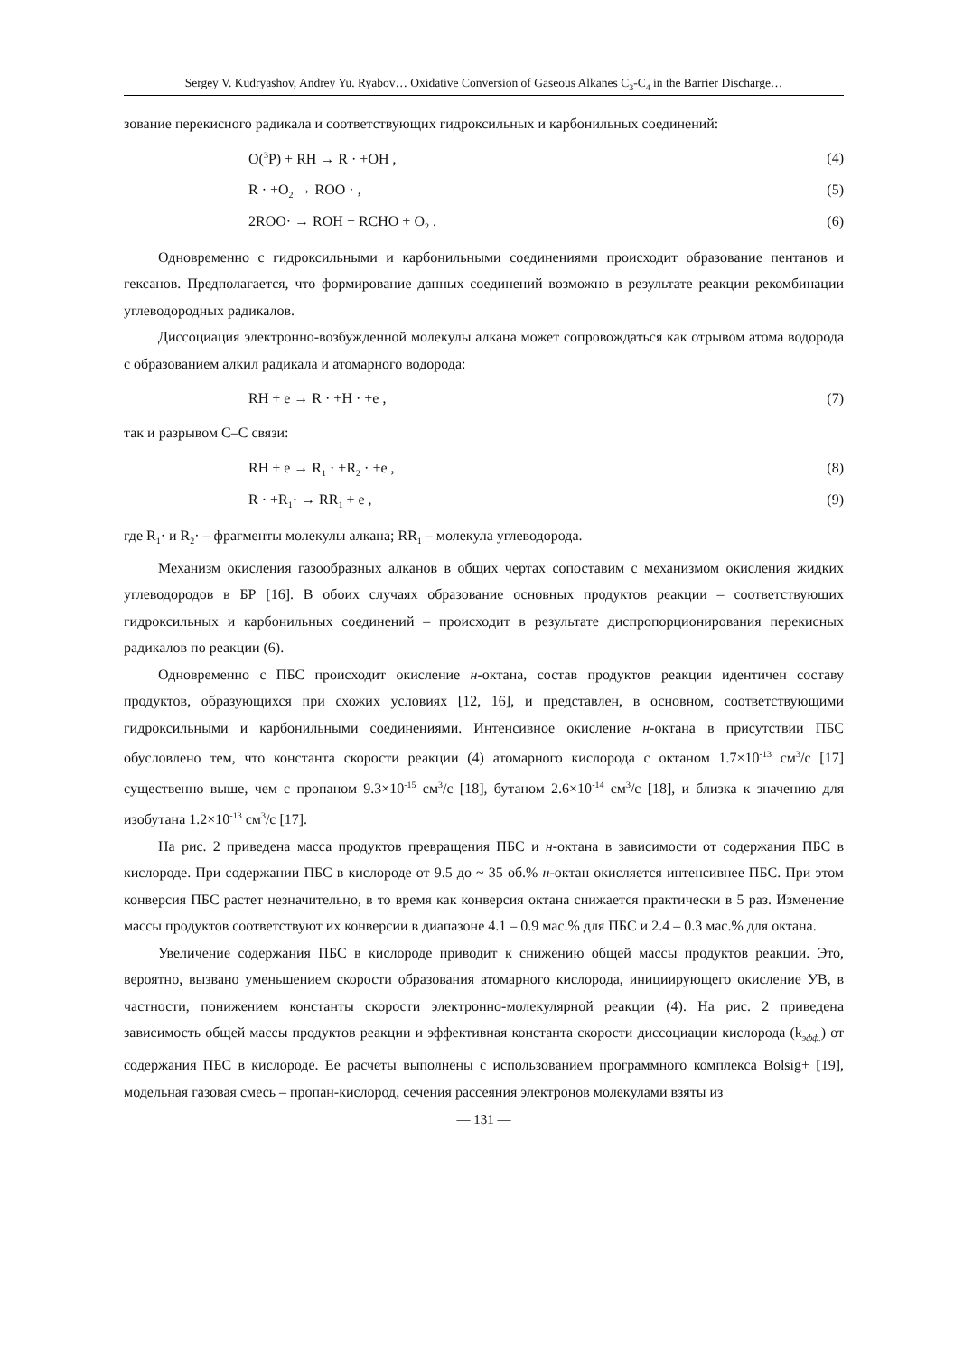Sergey V. Kudryashov, Andrey Yu. Ryabov… Oxidative Conversion of Gaseous Alkanes C<sub>3</sub>-C<sub>4</sub> in the Barrier Discharge…
зование перекисного радикала и соответствующих гидроксильных и карбонильных соединений:
O(<sup>3</sup>P) + RH → R · +OH , (4)
R · +O<sub>2</sub> → ROO · , (5)
2ROO· → ROH + RCHO + O<sub>2</sub> . (6)
Одновременно с гидроксильными и карбонильными соединениями происходит образование пентанов и гексанов. Предполагается, что формирование данных соединений возможно в результате реакции рекомбинации углеводородных радикалов.
Диссоциация электронно-возбужденной молекулы алкана может сопровождаться как отрывом атома водорода с образованием алкил радикала и атомарного водорода:
RH + e → R · +H · +e , (7)
так и разрывом С–С связи:
RH + e → R<sub>1</sub> · +R<sub>2</sub> · +e , (8)
R · +R<sub>1</sub>· → RR<sub>1</sub> + e , (9)
где R<sub>1</sub>· и R<sub>2</sub>· – фрагменты молекулы алкана; RR<sub>1</sub> – молекула углеводорода.
Механизм окисления газообразных алканов в общих чертах сопоставим с механизмом окисления жидких углеводородов в БР [16]. В обоих случаях образование основных продуктов реакции – соответствующих гидроксильных и карбонильных соединений – происходит в результате диспропорционирования перекисных радикалов по реакции (6).
Одновременно с ПБС происходит окисление н-октана, состав продуктов реакции идентичен составу продуктов, образующихся при схожих условиях [12, 16], и представлен, в основном, соответствующими гидроксильными и карбонильными соединениями. Интенсивное окисление н-октана в присутствии ПБС обусловлено тем, что константа скорости реакции (4) атомарного кислорода с октаном 1.7×10<sup>-13</sup> см<sup>3</sup>/с [17] существенно выше, чем с пропаном 9.3×10<sup>-15</sup> см<sup>3</sup>/с [18], бутаном 2.6×10<sup>-14</sup> см<sup>3</sup>/с [18], и близка к значению для изобутана 1.2×10<sup>-13</sup> см<sup>3</sup>/с [17].
На рис. 2 приведена масса продуктов превращения ПБС и н-октана в зависимости от содержания ПБС в кислороде. При содержании ПБС в кислороде от 9.5 до ~ 35 об.% н-октан окисляется интенсивнее ПБС. При этом конверсия ПБС растет незначительно, в то время как конверсия октана снижается практически в 5 раз. Изменение массы продуктов соответствуют их конверсии в диапазоне 4.1 – 0.9 мас.% для ПБС и 2.4 – 0.3 мас.% для октана.
Увеличение содержания ПБС в кислороде приводит к снижению общей массы продуктов реакции. Это, вероятно, вызвано уменьшением скорости образования атомарного кислорода, инициирующего окисление УВ, в частности, понижением константы скорости электронно-молекулярной реакции (4). На рис. 2 приведена зависимость общей массы продуктов реакции и эффективная константа скорости диссоциации кислорода (k<sub>эфф.</sub>) от содержания ПБС в кислороде. Ее расчеты выполнены с использованием программного комплекса Bolsig+ [19], модельная газовая смесь – пропан-кислород, сечения рассеяния электронов молекулами взяты из
— 131 —